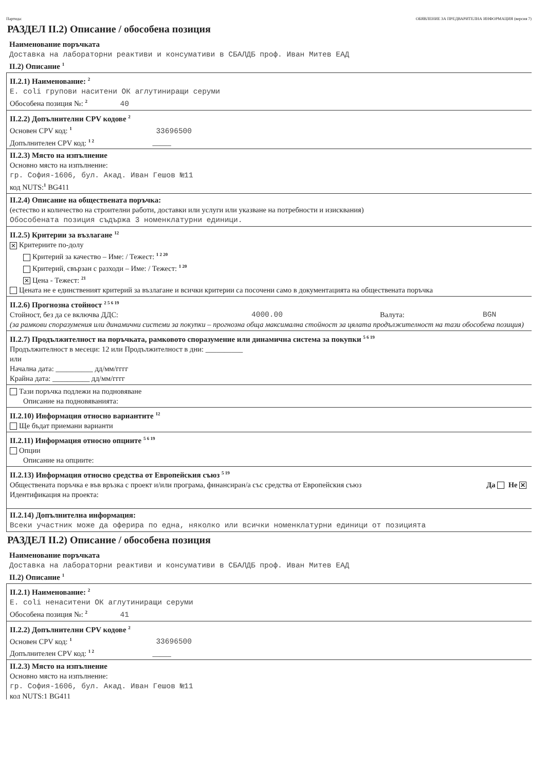Партида: ОБЯВЛЕНИЕ ЗА ПРЕДВАРИТЕЛНА ИНФОРМАЦИЯ (версия 7)
РАЗДЕЛ II.2) Описание / обособена позиция
Наименование поръчката
Доставка на лабораторни реактиви и консумативи в СБАЛДБ проф. Иван Митев ЕАД
II.2) Описание <sup>1</sup>
II.2.1) Наименование: <sup>2</sup>
E. coli групови наситени ОК аглутиниращи серуми
Обособена позиция №: <sup>2</sup> 40
II.2.2) Допълнителни CPV кодове <sup>2</sup>
Основен CPV код: <sup>1</sup> 33696500
Допълнителен CPV код: <sup>1 2</sup> _____
II.2.3) Място на изпълнение
Основно място на изпълнение:
гр. София-1606, бул. Акад. Иван Гешов №11
код NUTS:<sup>1</sup> BG411
II.2.4) Описание на обществената поръчка:
(естество и количество на строителни работи, доставки или услуги или указване на потребности и изисквания)
Обособената позиция съдържа 3 номенклатурни единици.
II.2.5) Критерии за възлагане <sup>12</sup>
✕ Критериите по-долу
Критерий за качество – Име: / Тежест: <sup>1 2 20</sup>
Критерий, свързан с разходи – Име: / Тежест: <sup>1 20</sup>
✕ Цена - Тежест: <sup>21</sup>
Цената не е единственият критерий за възлагане и всички критерии са посочени само в документацията на обществената поръчка
II.2.6) Прогнозна стойност <sup>2 5 6 19</sup>
Стойност, без да се включва ДДС: 4000.00 Валута: BGN
(за рамкови споразумения или динамични системи за покупки – прогнозна обща максимална стойност за цялата продължителност на тази обособена позиция)
II.2.7) Продължителност на поръчката, рамковото споразумение или динамична система за покупки <sup>5 6 19</sup>
Продължителност в месеци: 12 или Продължителност в дни: __________
или
Начална дата: __________ дд/мм/гггг
Крайна дата: __________ дд/мм/гггг
Тази поръчка подлежи на подновяване
Описание на подновяванията:
II.2.10) Информация относно вариантите <sup>12</sup>
Ще бъдат приемани варианти
II.2.11) Информация относно опциите <sup>5 6 19</sup>
Опции
Описание на опциите:
II.2.13) Информация относно средства от Европейския съюз <sup>5 19</sup>
Обществената поръчка е във връзка с проект и/или програма, финансиран/а със средства от Европейския съюз Да Не ✕
Идентификация на проекта:
II.2.14) Допълнителна информация:
Всеки участник може да оферира по една, няколко или всички номенклатурни единици от позицията
РАЗДЕЛ II.2) Описание / обособена позиция
Наименование поръчката
Доставка на лабораторни реактиви и консумативи в СБАЛДБ проф. Иван Митев ЕАД
II.2) Описание <sup>1</sup>
II.2.1) Наименование: <sup>2</sup>
E. coli ненаситени ОК аглутиниращи серуми
Обособена позиция №: <sup>2</sup> 41
II.2.2) Допълнителни CPV кодове <sup>2</sup>
Основен CPV код: <sup>1</sup> 33696500
Допълнителен CPV код: <sup>1 2</sup> _____
II.2.3) Място на изпълнение
Основно място на изпълнение:
гр. София-1606, бул. Акад. Иван Гешов №11
код NUTS:1 BG411